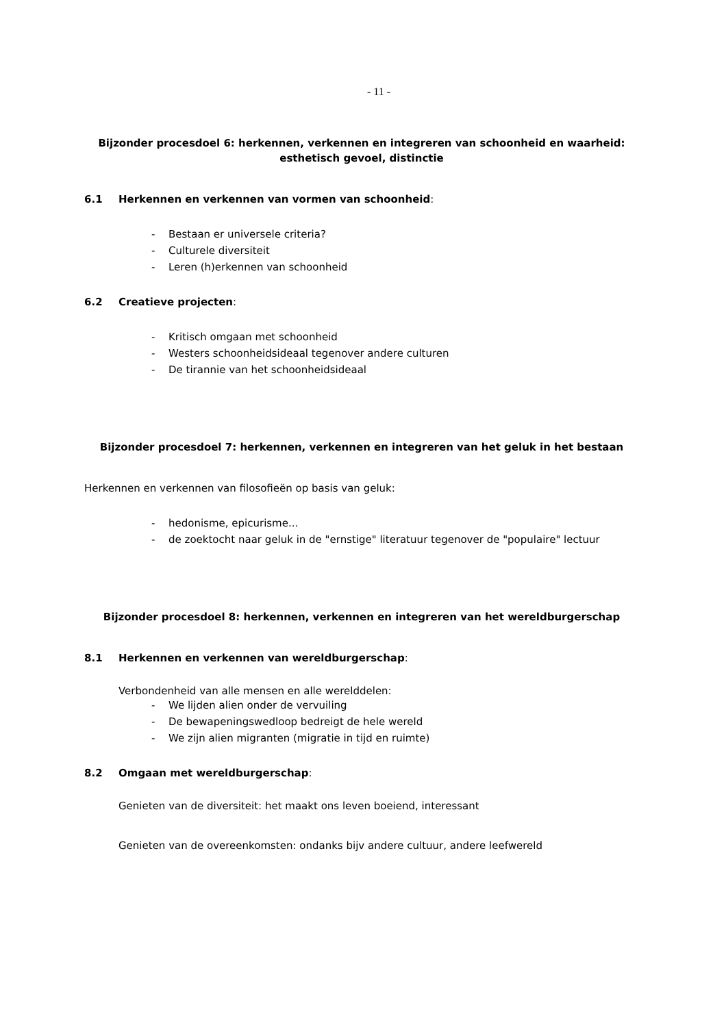- 11 -
Bijzonder procesdoel 6: herkennen, verkennen en integreren van schoonheid en waarheid: esthetisch gevoel, distinctie
6.1 Herkennen en verkennen van vormen van schoonheid:
- Bestaan er universele criteria?
- Culturele diversiteit
- Leren (h)erkennen van schoonheid
6.2 Creatieve projecten:
- Kritisch omgaan met schoonheid
- Westers schoonheidsideaal tegenover andere culturen
- De tirannie van het schoonheidsideaal
Bijzonder procesdoel 7: herkennen, verkennen en integreren van het geluk in het bestaan
Herkennen en verkennen van filosofieën op basis van geluk:
- hedonisme, epicurisme...
- de zoektocht naar geluk in de "ernstige" literatuur tegenover de "populaire" lectuur
Bijzonder procesdoel 8: herkennen, verkennen en integreren van het wereldburgerschap
8.1 Herkennen en verkennen van wereldburgerschap:
Verbondenheid van alle mensen en alle werelddelen:
- We lijden alien onder de vervuiling
- De bewapeningswedloop bedreigt de hele wereld
- We zijn alien migranten (migratie in tijd en ruimte)
8.2 Omgaan met wereldburgerschap:
Genieten van de diversiteit: het maakt ons leven boeiend, interessant
Genieten van de overeenkomsten: ondanks bijv andere cultuur, andere leefwereld